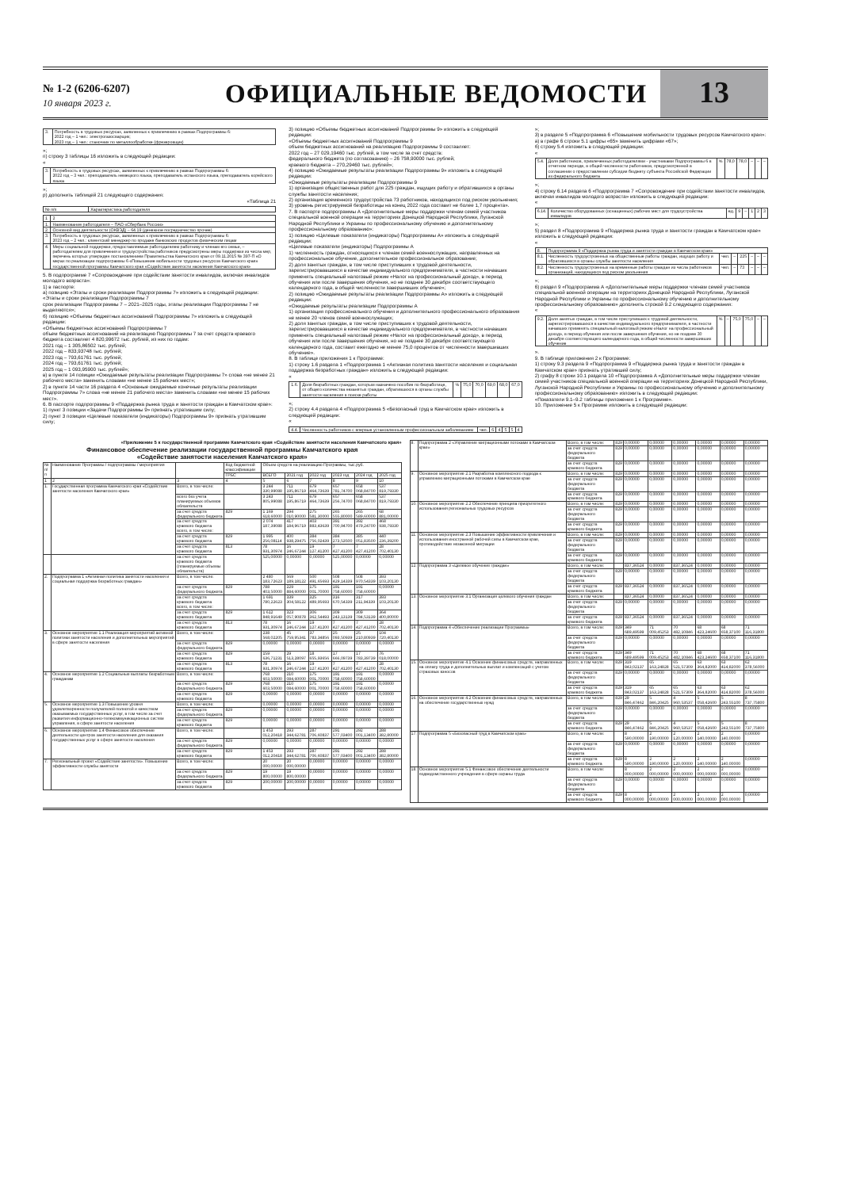№ 1-2 (6206-6207)
10 января 2023 г.
ОФИЦИАЛЬНЫЕ ВЕДОМОСТИ
13
| 3. | Потребность в трудовых ресурсах, заявленных к привлечению в рамках Подпрограммы 6: 2022 год – 1 чел.: электрогазосварщик; 2023 год – 1 чел.: станочник по металлообработке (фрезеровщик) |
»;
п) строку 3 таблицы 16 изложить в следующей редакции:
«
| 3. | Потребность в трудовых ресурсах, заявленных к привлечению в рамках Подпрограммы 6: 2022 год – 3 чел.: преподаватель немецкого языка, преподаватель испанского языка, преподаватель корейского языка |
»;
р) дополнить таблицей 21 следующего содержания:
«Таблица 21
| № п/п | Характеристика работодателя |
| 1 | 2 |
| 1. | Наименование работодателя – ПАО «Сбербанк России» |
| 2. | Основной вид деятельности (ОКВЭД) – 64.19 (денежное посредничество прочее) |
| 3. | Потребность в трудовых ресурсах, заявленных к привлечению в рамках Подпрограммы 6: 2023 год – 2 чел.: клиентский менеджер по продаже банковских продуктов физическим лицам |
| 4. | Меры социальной поддержки, предоставляемые работодателем работнику и членам его семьи, – работодателем для привлечения и трудоустройства работников предусмотрены меры поддержки из числа мер, перечень которых утвержден постановлением Правительства Камчатского края от 09.11.2015 № 397-П «О мерах по реализации подпрограммы 6 «Повышение мобильности трудовых ресурсов Камчатского края» государственной программы Камчатского края «Содействие занятости населения Камчатского края» |
5. В подпрограмме 7 «Сопровождение при содействии занятости инвалидов, включая инвалидов молодого возраста»:
1) в паспорте:
а) позицию «Этапы и сроки реализации Подпрограммы 7» изложить в следующей редакции:
«Этапы и сроки реализации Подпрограммы 7
срок реализации Подпрограммы 7 – 2021–2025 годы, этапы реализации Подпрограммы 7 не выделяются»;
б) позицию «Объемы бюджетных ассигнований Подпрограммы 7» изложить в следующей редакции:
«Объемы бюджетных ассигнований Подпрограммы 7
объем бюджетных ассигнований на реализацию Подпрограммы 7 за счет средств краевого бюджета составляет 4 820,99672 тыс. рублей, из них по годам:
2021 год – 1 305,86502 тыс. рублей;
2022 год – 833,93748 тыс. рублей;
2023 год – 793,61761 тыс. рублей;
2024 год – 793,61761 тыс. рублей;
2025 год – 1 093,95900 тыс. рублей»;
в) в пункте 14 позиции «Ожидаемые результаты реализации Подпрограммы 7» слова «не менее 21 рабочего места» заменить словами «не менее 15 рабочих мест»;
2) в пункте 14 части 16 раздела 4 «Основные ожидаемые конечные результаты реализации Подпрограммы 7» слова «не менее 21 рабочего места» заменить словами «не менее 15 рабочих мест».
6. В паспорте подпрограммы 9 «Поддержка рынка труда и занятости граждан в Камчатском крае»:
1) пункт 3 позиции «Задачи Подпрограммы 9» признать утратившим силу;
2) пункт 3 позиции «Целевые показатели (индикаторы) Подпрограммы 9» признать утратившим силу;
3) позицию «Объемы бюджетных ассигнований Подпрограммы 9» изложить в следующей редакции:
«Объемы бюджетных ассигнований Подпрограммы 9
объем бюджетных ассигнований на реализацию Подпрограммы 9 составляет:
2022 год – 27 029,19460 тыс. рублей, в том числе за счет средств:
федерального бюджета (по согласованию) – 26 758,90000 тыс. рублей;
краевого бюджета – 270,29460 тыс. рублей»;
4) позицию «Ожидаемые результаты реализации Подпрограммы 9» изложить в следующей редакции:
«Ожидаемые результаты реализации Подпрограммы 9
1) организация общественных работ для 225 граждан, ищущих работу и обратившихся в органы службы занятости населения;
2) организация временного трудоустройства 73 работников, находящихся под риском увольнения;
3) уровень регистрируемой безработицы на конец 2022 года составит не более 1,7 процента».
7. В паспорте подпрограммы А «Дополнительные меры поддержки членам семей участников специальной военной операции на территориях Донецкой Народной Республики, Луганской Народной Республики и Украины по профессиональному обучению и дополнительному профессиональному образованию»:
1) позицию «Целевые показатели (индикаторы) Подпрограммы А» изложить в следующей редакции:
«Целевые показатели (индикаторы) Подпрограммы А
1) численность граждан, относящихся к членам семей военнослужащих, направленных на профессиональное обучение, дополнительное профессиональное образование;
2) доля занятых граждан, в том числе приступивших к трудовой деятельности, зарегистрировавшихся в качестве индивидуального предпринимателя, в частности начавших применять специальный налоговый режим «Налог на профессиональный доход», в период обучения или после завершения обучения, но не позднее 30 декабря соответствующего календарного года, в общей численности завершивших обучение»;
2) позицию «Ожидаемые результаты реализации Подпрограммы А» изложить в следующей редакции:
«Ожидаемые результаты реализации Подпрограммы А
1) организация профессионального обучения и дополнительного профессионального образования не менее 20 членов семей военнослужащих;
2) доля занятых граждан, в том числе приступивших к трудовой деятельности, зарегистрировавшихся в качестве индивидуального предпринимателя, в частности начавших применять специальный налоговый режим «Налог на профессиональный доход», в период обучения или после завершения обучения, но не позднее 30 декабря соответствующего календарного года, составит ежегодно не менее 75,0 процентов от численности завершивших обучение».
8. В таблице приложения 1 к Программе:
1) строку 1.6 раздела 1 «Подпрограмма 1 «Активная политика занятости населения и социальная поддержка безработных граждан» изложить в следующей редакции:
«
| 1.6. | Доля безработных граждан, которым назначено пособие по безработице, от общего количества незанятых граждан, обратившихся в органы службы занятости населения в поиске работы | % | 75,0 | 70,0 | 69,0 | 68,0 | 67,0 |
»;
2) строку 4.4 раздела 4 «Подпрограмма 5 «Безопасный труд в Камчатском крае» изложить в следующей редакции:
«
| 4.4. | Численность работников с впервые установленным профессиональным заболеванием | чел. | 6 | 4 | 5 | 5 | 4 |
»;
3) в разделе 5 «Подпрограмма 6 «Повышение мобильности трудовых ресурсов Камчатского края»:
а) в графе 6 строки 5.1 цифры «65» заменить цифрами «67»;
б) строку 5.4 изложить в следующей редакции:
«
| 5.4. | Доля работников, привлеченных работодателями - участниками Подпрограммы 6 в отчетном периоде, в общей численности работников, предусмотренной в соглашении о предоставлении субсидии бюджету субъекта Российской Федерации из федерального бюджета | % | 78,0 | 78,0 | – | – | – |
»;
4) строку 6.14 раздела 6 «Подпрограмма 7 «Сопровождение при содействии занятости инвалидов, включая инвалидов молодого возраста» изложить в следующей редакции:
«
| 6.14. | Количество оборудованных (оснащенных) рабочих мест для трудоустройства инвалидов | ед. | 9 | – | 1 | 2 | 3 |
»;
5) раздел 8 «Подпрограмма 9 «Поддержка рынка труда и занятости граждан в Камчатском крае» изложить в следующей редакции:
«
| 8. | Подпрограмма 9 «Поддержка рынка труда и занятости граждан в Камчатском крае» | | | | | | |
| 8.1. | Численность трудоустроенных на общественные работы граждан, ищущих работу и обратившихся в органы службы занятости населения | чел. | – | 225 | – | – | – |
| 8.2. | Численность трудоустроенных на временные работы граждан из числа работников организаций, находящихся под риском увольнения | чел. | – | 73 | – | – | – |
»;
6) раздел 9 «Подпрограмма А «Дополнительные меры поддержки членам семей участников специальной военной операции на территориях Донецкой Народной Республики, Луганской Народной Республики и Украины по профессиональному обучению и дополнительному профессиональному образованию» дополнить строкой 9.2 следующего содержания:
«
| 9.2. | Доля занятых граждан, в том числе приступивших к трудовой деятельности, зарегистрировавшихся в качестве индивидуального предпринимателя, в частности начавших применять специальный налоговый режим «Налог на профессиональный доход», в период обучения или после завершения обучения, но не позднее 30 декабря соответствующего календарного года, в общей численности завершивших обучение | % | – | 75,0 | 75,0 | – | – |
».
9. В таблице приложения 2 к Программе:
1) строку 9.3 раздела 9 «Подпрограмма 9 «Поддержка рынка труда и занятости граждан в Камчатском крае» признать утратившей силу;
2) графу 8 строки 10.1 раздела 10 «Подпрограмма А «Дополнительные меры поддержки членам семей участников специальной военной операции на территориях Донецкой Народной Республики, Луганской Народной Республики и Украины по профессиональному обучению и дополнительному профессиональному образованию» изложить в следующей редакции:
«Показатели 9.1–9.2 таблицы приложения 1 к Программе».
10. Приложение 5 к Программе изложить в следующей редакции:
«Приложение 5 к государственной программе Камчатского края «Содействие занятости населения Камчатского края»
Финансовое обеспечение реализации государственной программы Камчатского края
«Содействие занятости населения Камчатского края»
| № п/п | Наименование Программы / подпрограммы / мероприятия | | Код бюджетной классификации | Объем средств на реализацию Программы, тыс.руб. | | | | | |
| | | | ГРБС | ВСЕГО | 2021 год | 2022 год | 2023 год | 2024 год | 2025 год |
| 1 | 2 | 3 | 4 | 5 | 6 | 7 | 8 | 9 | 10 |
| 1. | Государственная программа Камчатского края «Содействие занятости населения Камчатского края» | Всего, в том числе: | | 3 244 330,99088 | 711 195,86719 | 679 464,73639 | 657 781,74700 | 658 068,84700 | 537 819,79330 |
| | | всего без учета планируемых объемов обязательств | | 3 243 805,99088 | 711 195,86719 | 679 464,73639 | 657 256,74700 | 658 068,84700 | 537 819,79330 |
| | | за счет средств федерального бюджета | 829 | 1 169 618,60000 | 294 010,90000 | 275 581,30000 | 265 555,80000 | 265 589,60000 | 68 881,00000 |
| | | за счет средств краевого бюджета всего, в том числе: | | 2 074 187,39088 | 417 184,96719 | 403 883,43639 | 391 700,94700 | 392 479,24700 | 468 938,79330 |
| | | за счет средств краевого бюджета | 829 | 1 995 256,08114 | 400 938,29475 | 384 756,02439 | 384 273,53500 | 385 051,83500 | 440 236,39200 |
| | | за счет средств краевого бюджета | 813 | 78 931,30974 | 16 246,67244 | 19 127,41200 | 7 427,41200 | 7 427,41200 | 28 702,40130 |
| | | за счет средств краевого бюджета (планируемые объемы обязательств) | | 525,00000 | 0,00000 | 0,00000 | 525,00000 | 0,00000 | 0,00000 |
| 2. | Подпрограмма 1 «Активная политика занятости населения и социальная поддержка безработных граждан» | Всего, в том числе: | | 2 480 183,72623 | 569 189,18122 | 500 491,65693 | 508 429,14339 | 508 970,54339 | 393 103,20130 |
| | | за счет средств федерального бюджета | 829 | 788 403,50000 | 229 884,60000 | 175 001,70000 | 191 758,60000 | 191 758,60000 | 0,00000 |
| | | за счет средств краевого бюджета всего, в том числе: | | 1 691 780,22623 | 339 304,58122 | 325 489,95693 | 316 670,54339 | 317 211,94339 | 393 103,20130 |
| | | за счет средств краевого бюджета | 829 | 1 612 848,91649 | 323 057,90878 | 306 362,54493 | 309 243,13139 | 309 784,53139 | 364 400,80000 |
| | | за счет средств краевого бюджета | 813 | 78 931,30974 | 16 246,67244 | 19 127,41200 | 7 427,41200 | 7 427,41200 | 28 702,40130 |
| 3. | Основное мероприятие 1.1 Реализация мероприятий активной политики занятости населения и дополнительных мероприятий в сфере занятости населения | Всего, в том числе: | | 238 568,02205 | 45 759,95341 | 37 783,34856 | 25 093,50939 | 25 210,80939 | 104 720,40130 |
| | | за счет средств федерального бюджета | 829 | 0,00000 | 0,00000 | 0,00000 | 0,00000 | 0,00000 | 0,00000 |
| | | за счет средств краевого бюджета | 829 | 159 636,71231 | 29 513,28097 | 18 655,93656 | 17 666,09739 | 17 783,39739 | 76 018,00000 |
| | | за счет средств краевого бюджета | 813 | 78 931,30974 | 16 246,67244 | 19 127,41200 | 7 427,41200 | 7 427,41200 | 28 702,40130 |
| 4. | Основное мероприятие 1.2 Социальные выплаты безработным гражданам | Всего, в том числе: | | 768 603,50000 | 210 084,60000 | 175 001,70000 | 191 758,60000 | 191 758,60000 | 0,00000 |
| | | за счет средств федерального бюджета | 829 | 768 603,50000 | 210 084,60000 | 175 001,70000 | 191 758,60000 | 191 758,60000 | 0,00000 |
| | | за счет средств краевого бюджета | 829 | 0,00000 | 0,00000 | 0,00000 | 0,00000 | 0,00000 | 0,00000 |
| 5. | Основное мероприятие 1.3 Повышение уровня удовлетворенности получателей полнотой и качеством оказываемых государственных услуг, в том числе за счет развития информационно-телекоммуникационных систем управления, в сфере занятости населения | Всего, в том числе: | | 0,00000 | 0,00000 | 0,00000 | 0,00000 | 0,00000 | 0,00000 |
| | | за счет средств федерального бюджета | 829 | 0,00000 | 0,00000 | 0,00000 | 0,00000 | 0,00000 | 0,00000 |
| | | за счет средств краевого бюджета | 829 | 0,00000 | 0,00000 | 0,00000 | 0,00000 | 0,00000 | 0,00000 |
| 6. | Основное мероприятие 1.4 Финансовое обеспечение деятельности центров занятости населения для оказания государственных услуг в сфере занятости населения | Всего, в том числе: | | 1 453 012,20418 | 293 344,62781 | 287 706,60837 | 291 577,03400 | 292 001,13400 | 288 382,80000 |
| | | за счет средств федерального бюджета | 829 | 0,00000 | 0,00000 | 0,00000 | 0,00000 | 0,00000 | 0,00000 |
| | | за счет средств краевого бюджета | 829 | 1 453 012,20418 | 293 344,62781 | 287 706,60837 | 291 577,03400 | 292 001,13400 | 288 382,80000 |
| 7. | Региональный проект «Содействие занятости». Повышение эффективности службы занятости | Всего, в том числе: | | 20 000,00000 | 20 000,00000 | 0,00000 | 0,00000 | 0,00000 | 0,00000 |
| | | за счет средств федерального бюджета | 829 | 19 800,00000 | 19 800,00000 | 0,00000 | 0,00000 | 0,00000 | 0,00000 |
| | | за счет средств краевого бюджета | 829 | 200,00000 | 200,00000 | 0,00000 | 0,00000 | 0,00000 | 0,00000 |
| 8. | Подпрограмма 2 «Управление миграционными потоками в Камчатском крае» | Всего, в том числе: | 829 | 0,00000 | 0,00000 | 0,00000 | 0,00000 | 0,00000 | 0,00000 |
| | | за счет средств федерального бюджета | 829 | 0,00000 | 0,00000 | 0,00000 | 0,00000 | 0,00000 | 0,00000 |
| | | за счет средств краевого бюджета | 829 | 0,00000 | 0,00000 | 0,00000 | 0,00000 | 0,00000 | 0,00000 |
| 9. | Основное мероприятие 2.1 Разработка комплексного подхода к управлению миграционными потоками в Камчатском крае | Всего, в том числе: | 829 | 0,00000 | 0,00000 | 0,00000 | 0,00000 | 0,00000 | 0,00000 |
| | | за счет средств федерального бюджета | 829 | 0,00000 | 0,00000 | 0,00000 | 0,00000 | 0,00000 | 0,00000 |
| | | за счет средств краевого бюджета | 829 | 0,00000 | 0,00000 | 0,00000 | 0,00000 | 0,00000 | 0,00000 |
| 10. | Основное мероприятие 2.2 Обеспечение принципа приоритетного использования региональных трудовых ресурсов | Всего, в том числе: | 829 | 0,00000 | 0,00000 | 0,00000 | 0,00000 | 0,00000 | 0,00000 |
| | | за счет средств федерального бюджета | 829 | 0,00000 | 0,00000 | 0,00000 | 0,00000 | 0,00000 | 0,00000 |
| | | за счет средств краевого бюджета | 829 | 0,00000 | 0,00000 | 0,00000 | 0,00000 | 0,00000 | 0,00000 |
| 11. | Основное мероприятие 2.3 Повышение эффективности привлечения и использования иностранной рабочей силы в Камчатском крае, противодействие незаконной миграции | Всего, в том числе: | 829 | 0,00000 | 0,00000 | 0,00000 | 0,00000 | 0,00000 | 0,00000 |
| | | за счет средств федерального бюджета | 829 | 0,00000 | 0,00000 | 0,00000 | 0,00000 | 0,00000 | 0,00000 |
| | | за счет средств краевого бюджета | 829 | 0,00000 | 0,00000 | 0,00000 | 0,00000 | 0,00000 | 0,00000 |
| 12. | Подпрограмма 3 «Целевое обучение граждан» | Всего, в том числе: | | 837,36524 | 0,00000 | 837,36524 | 0,00000 | 0,00000 | 0,00000 |
| | | за счет средств федерального бюджета | 829 | 0,00000 | 0,00000 | 0,00000 | 0,00000 | 0,00000 | 0,00000 |
| | | за счет средств краевого бюджета | 829 | 837,36524 | 0,00000 | 837,36524 | 0,00000 | 0,00000 | 0,00000 |
| 13. | Основное мероприятие 3.1 Организация целевого обучения граждан | Всего, в том числе: | | 837,36524 | 0,00000 | 837,36524 | 0,00000 | 0,00000 | 0,00000 |
| | | за счет средств федерального бюджета | 829 | 0,00000 | 0,00000 | 0,00000 | 0,00000 | 0,00000 | 0,00000 |
| | | за счет средств краевого бюджета | 829 | 837,36524 | 0,00000 | 837,36524 | 0,00000 | 0,00000 | 0,00000 |
| 14. | Подпрограмма 4 «Обеспечение реализации Программы» | Всего, в том числе: | 829 | 349 689,49599 | 71 009,45253 | 70 482,10846 | 68 423,24600 | 68 658,37100 | 71 116,31800 |
| | | за счет средств федерального бюджета | 829 | 0,00000 | 0,00000 | 0,00000 | 0,00000 | 0,00000 | 0,00000 |
| | | за счет средств краевого бюджета | 829 | 349 689,49599 | 71 009,45253 | 70 482,10846 | 68 423,24600 | 68 658,37100 | 71 116,31800 |
| 15. | Основное мероприятие 4.1 Освоение финансовых средств, направленных на оплату труда и дополнительных выплат и компенсаций с учетом страховых взносов | Всего, в том числе: | 829 | 319 843,02137 | 65 163,24828 | 65 521,57309 | 63 364,82000 | 63 414,82000 | 62 378,56000 |
| | | за счет средств федерального бюджета | 829 | 0,00000 | 0,00000 | 0,00000 | 0,00000 | 0,00000 | 0,00000 |
| | | за счет средств краевого бюджета | 829 | 319 843,02137 | 65 163,24828 | 65 521,57309 | 63 364,82000 | 63 414,82000 | 62 378,56000 |
| 16. | Основное мероприятие 4.2 Освоение финансовых средств, направленных на обеспечение государственных нужд | Всего, в том числе: | 829 | 29 846,47462 | 5 846,20425 | 4 960,53537 | 5 058,42600 | 5 243,55100 | 8 737,75800 |
| | | за счет средств федерального бюджета | 829 | 0,00000 | 0,00000 | 0,00000 | 0,00000 | 0,00000 | 0,00000 |
| | | за счет средств краевого бюджета | 829 | 29 846,47462 | 5 846,20425 | 4 960,53537 | 5 058,42600 | 5 243,55100 | 8 737,75800 |
| 17. | Подпрограмма 5 «Безопасный труд в Камчатском крае» | Всего, в том числе: | | 8 590,00000 | 2 190,00000 | 2 120,00000 | 2 140,00000 | 2 140,00000 | 0,00000 |
| | | за счет средств федерального бюджета | 829 | 0,00000 | 0,00000 | 0,00000 | 0,00000 | 0,00000 | 0,00000 |
| | | за счет средств краевого бюджета | 829 | 8 590,00000 | 2 190,00000 | 2 120,00000 | 2 140,00000 | 2 140,00000 | 0,00000 |
| 18. | Основное мероприятие 5.1 Финансовое обеспечение деятельности подведомственного учреждения в сфере охраны труда | Всего, в том числе: | | 8 000,00000 | 2 000,00000 | 2 000,00000 | 2 000,00000 | 2 000,00000 | 0,00000 |
| | | за счет средств федерального бюджета | 829 | 0,00000 | 0,00000 | 0,00000 | 0,00000 | 0,00000 | 0,00000 |
| | | за счет средств краевого бюджета | 829 | 8 000,00000 | 2 000,00000 | 2 000,00000 | 2 000,00000 | 2 000,00000 | 0,00000 |